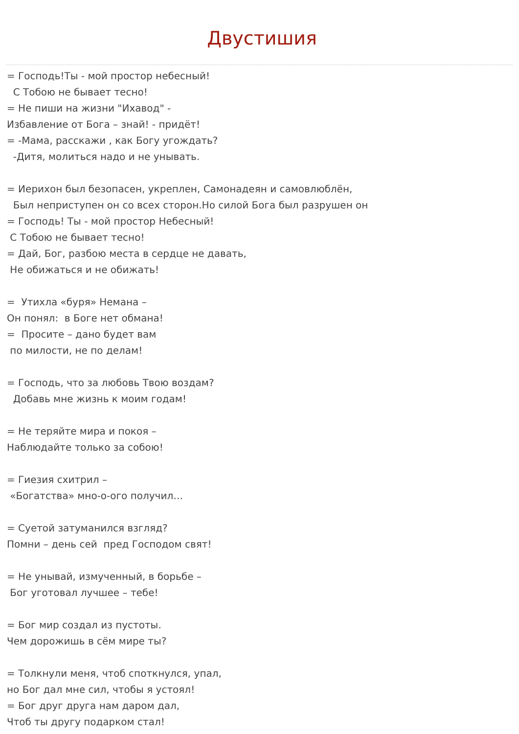Двустишия
= Господь!Ты - мой простор небесный! С Тобою не бывает тесно! = Не пиши на жизни "Ихавод" - Избавление от Бога – знай! - придёт! = -Мама, расскажи , как Богу угождать? -Дитя, молиться надо и не унывать. = Иерихон был безопасен, укреплен, Самонадеян и самовлюблён, Был неприступен он со всех сторон.Но силой Бога был разрушен он = Господь! Ты - мой простор Небесный! С Тобою не бывает тесно! = Дай, Бог, разбою места в сердце не давать, Не обижаться и не обижать! = Утихла «буря» Немана – Он понял: в Боге нет обмана! = Просите – дано будет вам по милости, не по делам! = Господь, что за любовь Твою воздам? Добавь мне жизнь к моим годам! = Не теряйте мира и покоя – Наблюдайте только за собою! = Гиезия схитрил – «Богатства» мно-о-ого получил… = Суетой затуманился взгляд? Помни – день сей пред Господом свят! = Не унывай, измученный, в борьбе – Бог уготовал лучшее – тебе! = Бог мир создал из пустоты. Чем дорожишь в сём мире ты? = Толкнули меня, чтоб споткнулся, упал, но Бог дал мне сил, чтобы я устоял! = Бог друг друга нам даром дал, Чтоб ты другу подарком стал!